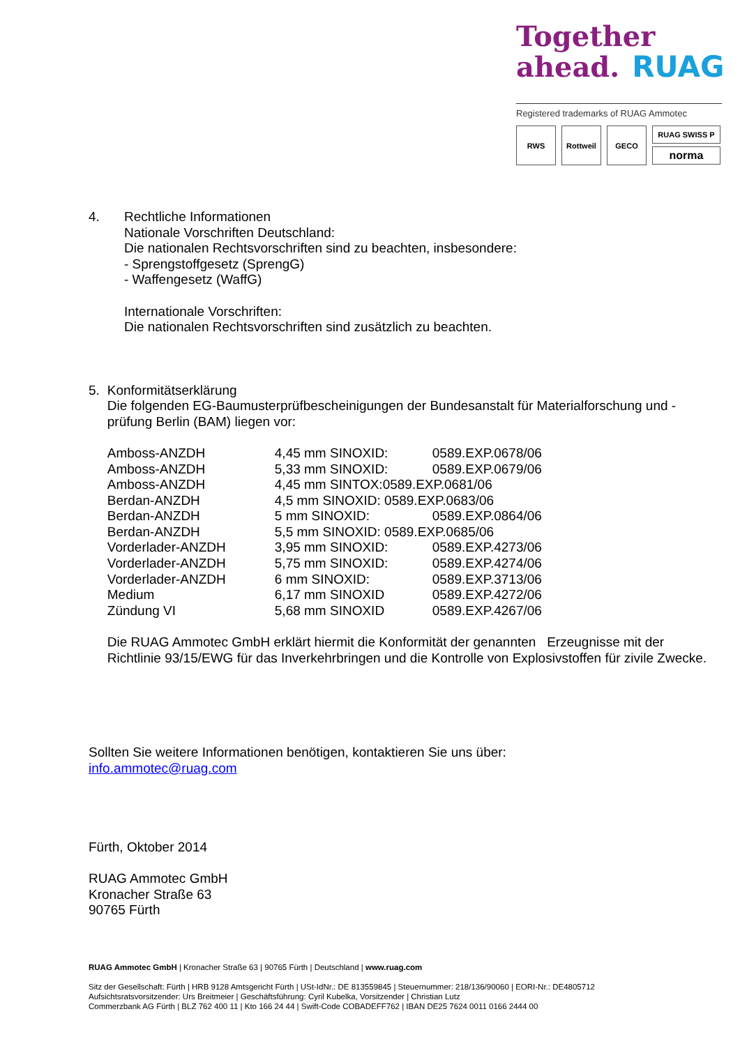Together
ahead. RUAG
Registered trademarks of RUAG Ammotec
RWS Rottweil GECO
RUAG SWISS P
norma
4. Rechtliche Informationen
Nationale Vorschriften Deutschland:
Die nationalen Rechtsvorschriften sind zu beachten, insbesondere:
- Sprengstoffgesetz (SprengG)
- Waffengesetz (WaffG)
Internationale Vorschriften:
Die nationalen Rechtsvorschriften sind zusätzlich zu beachten.
5. Konformitätserklärung
Die folgenden EG-Baumusterprüfbescheinigungen der Bundesanstalt für Materialforschung und -prüfung Berlin (BAM) liegen vor:
| Amboss-ANZDH | 4,45 mm SINOXID: | 0589.EXP.0678/06 |
| Amboss-ANZDH | 5,33 mm SINOXID: | 0589.EXP.0679/06 |
| Amboss-ANZDH | 4,45 mm SINTOX:0589.EXP.0681/06 | |
| Berdan-ANZDH | 4,5 mm SINOXID: 0589.EXP.0683/06 | |
| Berdan-ANZDH | 5 mm SINOXID: | 0589.EXP.0864/06 |
| Berdan-ANZDH | 5,5 mm SINOXID: 0589.EXP.0685/06 | |
| Vorderlader-ANZDH | 3,95 mm SINOXID: | 0589.EXP.4273/06 |
| Vorderlader-ANZDH | 5,75 mm SINOXID: | 0589.EXP.4274/06 |
| Vorderlader-ANZDH | 6 mm SINOXID: | 0589.EXP.3713/06 |
| Medium | 6,17 mm SINOXID | 0589.EXP.4272/06 |
| Zündung VI | 5,68 mm SINOXID | 0589.EXP.4267/06 |
Die RUAG Ammotec GmbH erklärt hiermit die Konformität der genannten Erzeugnisse mit der Richtlinie 93/15/EWG für das Inverkehrbringen und die Kontrolle von Explosivstoffen für zivile Zwecke.
Sollten Sie weitere Informationen benötigen, kontaktieren Sie uns über:
info.ammotec@ruag.com
Fürth, Oktober 2014
RUAG Ammotec GmbH
Kronacher Straße 63
90765 Fürth
RUAG Ammotec GmbH | Kronacher Straße 63 | 90765 Fürth | Deutschland | www.ruag.com
Sitz der Gesellschaft: Fürth | HRB 9128 Amtsgericht Fürth | USt-IdNr.: DE 813559845 | Steuernummer: 218/136/90060 | EORI-Nr.: DE4805712
Aufsichtsratsvorsitzender: Urs Breitmeier | Geschäftsführung: Cyril Kubelka, Vorsitzender | Christian Lutz
Commerzbank AG Fürth | BLZ 762 400 11 | Kto 166 24 44 | Swift-Code COBADEFF762 | IBAN DE25 7624 0011 0166 2444 00